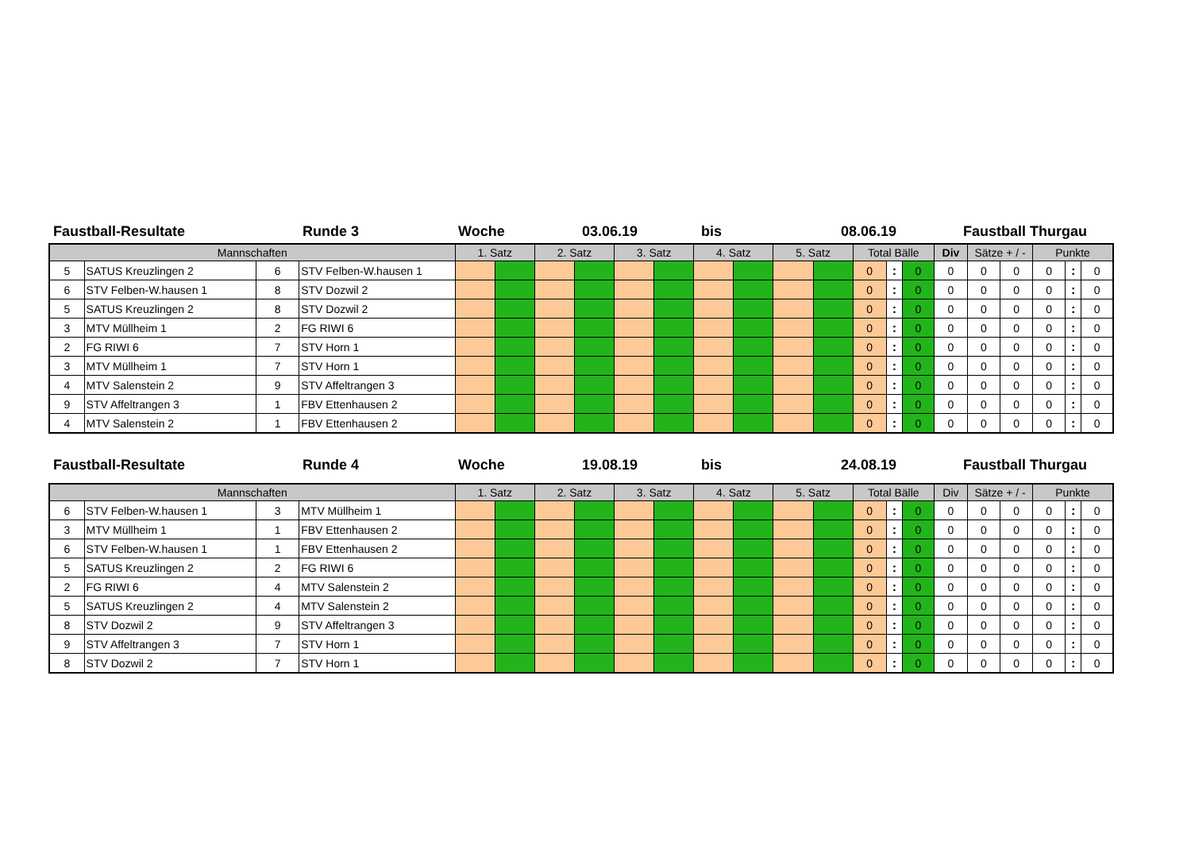Faustball-Resultate Runde 3 Woche 03.06.19 bis 08.06.19 Faustball Thurgau
| Mannschaften | | | | 1. Satz | | 2. Satz | | 3. Satz | | 4. Satz | | 5. Satz | | Total Bälle | | | Div | Sätze + / - | | Punkte | | |
| --- | --- | --- | --- | --- | --- | --- | --- | --- | --- | --- | --- | --- | --- | --- | --- | --- | --- | --- | --- | --- | --- | --- |
| 5 | SATUS Kreuzlingen 2 | 6 | STV Felben-W.hausen 1 | | | | | | | | | | | 0 | : | 0 | 0 | 0 | 0 | 0 | : | 0 |
| 6 | STV Felben-W.hausen 1 | 8 | STV Dozwil 2 | | | | | | | | | | | 0 | : | 0 | 0 | 0 | 0 | 0 | : | 0 |
| 5 | SATUS Kreuzlingen 2 | 8 | STV Dozwil 2 | | | | | | | | | | | 0 | : | 0 | 0 | 0 | 0 | 0 | : | 0 |
| 3 | MTV Müllheim 1 | 2 | FG RIWI 6 | | | | | | | | | | | 0 | : | 0 | 0 | 0 | 0 | 0 | : | 0 |
| 2 | FG RIWI 6 | 7 | STV Horn 1 | | | | | | | | | | | 0 | : | 0 | 0 | 0 | 0 | 0 | : | 0 |
| 3 | MTV Müllheim 1 | 7 | STV Horn 1 | | | | | | | | | | | 0 | : | 0 | 0 | 0 | 0 | 0 | : | 0 |
| 4 | MTV Salenstein 2 | 9 | STV Affeltrangen 3 | | | | | | | | | | | 0 | : | 0 | 0 | 0 | 0 | 0 | : | 0 |
| 9 | STV Affeltrangen 3 | 1 | FBV Ettenhausen 2 | | | | | | | | | | | 0 | : | 0 | 0 | 0 | 0 | 0 | : | 0 |
| 4 | MTV Salenstein 2 | 1 | FBV Ettenhausen 2 | | | | | | | | | | | 0 | : | 0 | 0 | 0 | 0 | 0 | : | 0 |
Faustball-Resultate Runde 4 Woche 19.08.19 bis 24.08.19 Faustball Thurgau
| Mannschaften | | | | 1. Satz | | 2. Satz | | 3. Satz | | 4. Satz | | 5. Satz | | Total Bälle | | | Div | Sätze + / - | | Punkte | | |
| --- | --- | --- | --- | --- | --- | --- | --- | --- | --- | --- | --- | --- | --- | --- | --- | --- | --- | --- | --- | --- | --- | --- |
| 6 | STV Felben-W.hausen 1 | 3 | MTV Müllheim 1 | | | | | | | | | | | 0 | : | 0 | 0 | 0 | 0 | 0 | : | 0 |
| 3 | MTV Müllheim 1 | 1 | FBV Ettenhausen 2 | | | | | | | | | | | 0 | : | 0 | 0 | 0 | 0 | 0 | : | 0 |
| 6 | STV Felben-W.hausen 1 | 1 | FBV Ettenhausen 2 | | | | | | | | | | | 0 | : | 0 | 0 | 0 | 0 | 0 | : | 0 |
| 5 | SATUS Kreuzlingen 2 | 2 | FG RIWI 6 | | | | | | | | | | | 0 | : | 0 | 0 | 0 | 0 | 0 | : | 0 |
| 2 | FG RIWI 6 | 4 | MTV Salenstein 2 | | | | | | | | | | | 0 | : | 0 | 0 | 0 | 0 | 0 | : | 0 |
| 5 | SATUS Kreuzlingen 2 | 4 | MTV Salenstein 2 | | | | | | | | | | | 0 | : | 0 | 0 | 0 | 0 | 0 | : | 0 |
| 8 | STV Dozwil 2 | 9 | STV Affeltrangen 3 | | | | | | | | | | | 0 | : | 0 | 0 | 0 | 0 | 0 | : | 0 |
| 9 | STV Affeltrangen 3 | 7 | STV Horn 1 | | | | | | | | | | | 0 | : | 0 | 0 | 0 | 0 | 0 | : | 0 |
| 8 | STV Dozwil 2 | 7 | STV Horn 1 | | | | | | | | | | | 0 | : | 0 | 0 | 0 | 0 | 0 | : | 0 |